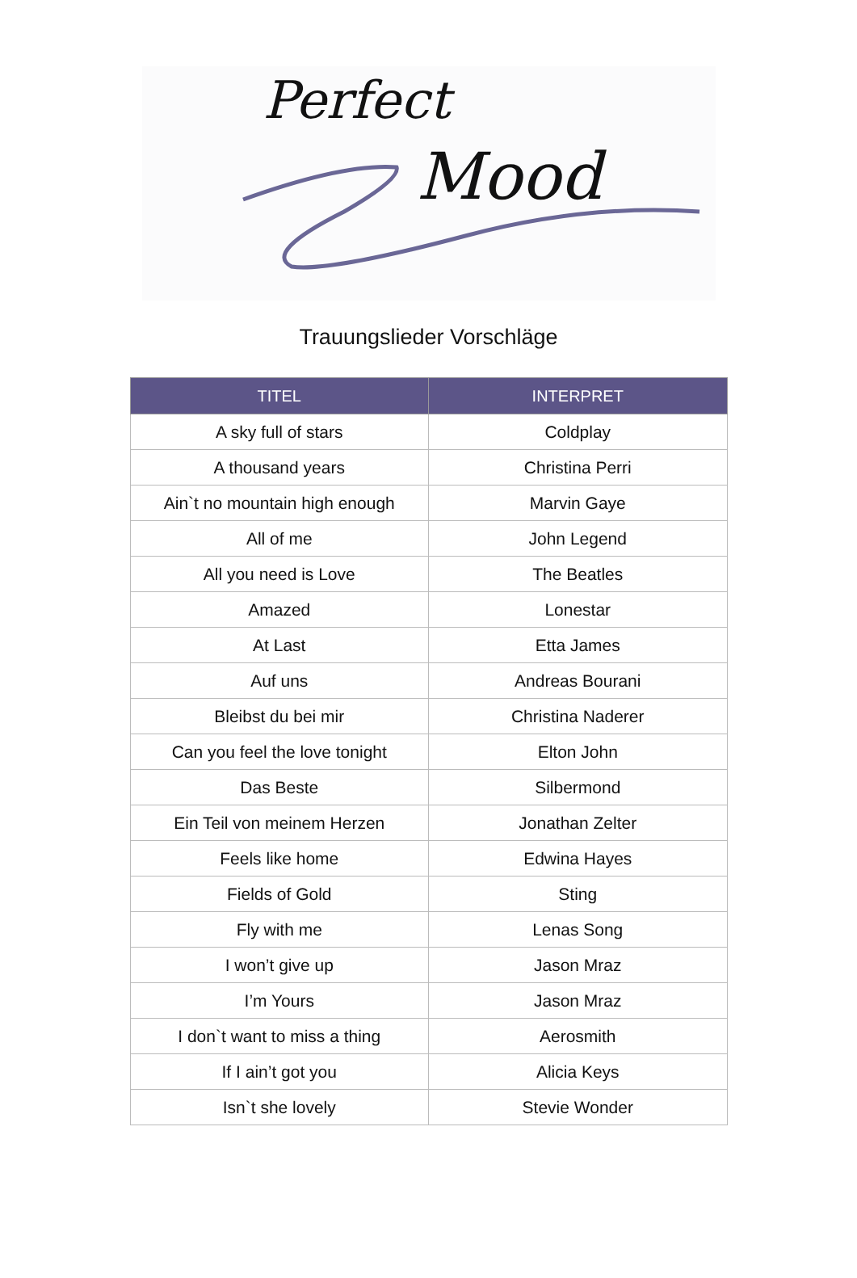Perfect
Mood
Trauungslieder Vorschläge
| TITEL | INTERPRET |
| --- | --- |
| A sky full of stars | Coldplay |
| A thousand years | Christina Perri |
| Ain`t no mountain high enough | Marvin Gaye |
| All of me | John Legend |
| All you need is Love | The Beatles |
| Amazed | Lonestar |
| At Last | Etta James |
| Auf uns | Andreas Bourani |
| Bleibst du bei mir | Christina Naderer |
| Can you feel the love tonight | Elton John |
| Das Beste | Silbermond |
| Ein Teil von meinem Herzen | Jonathan Zelter |
| Feels like home | Edwina Hayes |
| Fields of Gold | Sting |
| Fly with me | Lenas Song |
| I won’t give up | Jason Mraz |
| I’m Yours | Jason Mraz |
| I don`t want to miss a thing | Aerosmith |
| If I ain’t got you | Alicia Keys |
| Isn`t she lovely | Stevie Wonder |